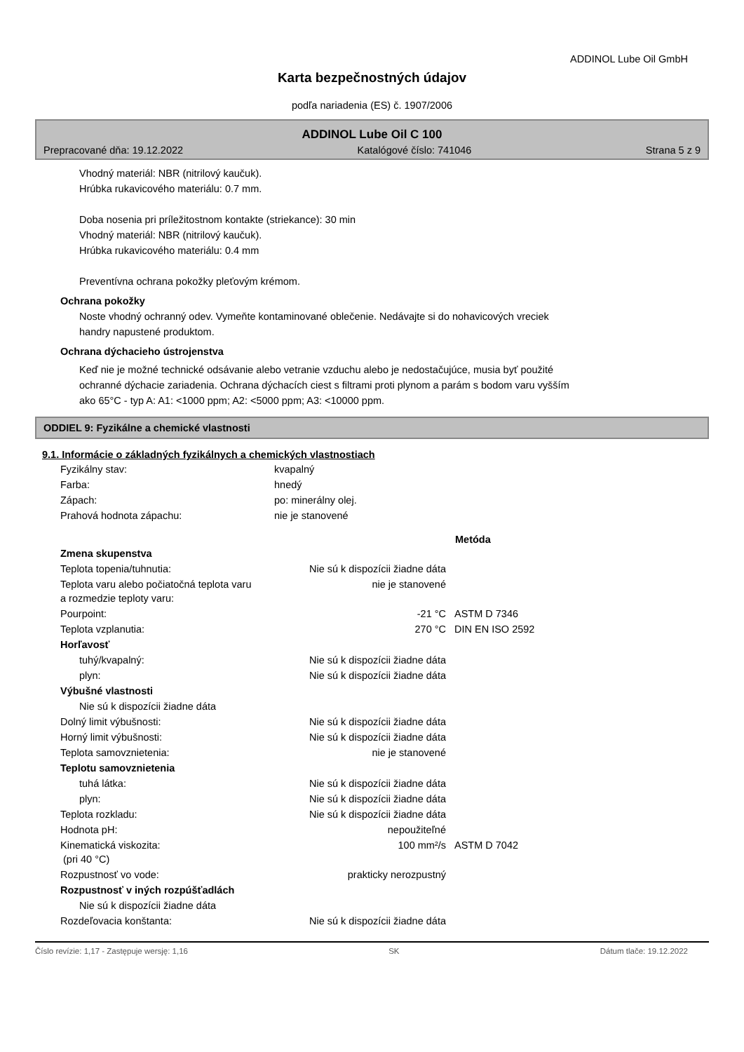ADDINOL Lube Oil GmbH
Karta bezpečnostných údajov
podľa nariadenia (ES) č. 1907/2006
ADDINOL Lube Oil C 100
Prepracované dňa: 19.12.2022 Katalógové číslo: 741046 Strana 5 z 9
Vhodný materiál: NBR (nitrilový kaučuk).
Hrúbka rukavicového materiálu: 0.7 mm.
Doba nosenia pri príležitostnom kontakte (striekance): 30 min
Vhodný materiál: NBR (nitrilový kaučuk).
Hrúbka rukavicového materiálu: 0.4 mm
Preventívna ochrana pokožky pleťovým krémom.
Ochrana pokožky
Noste vhodný ochranný odev. Vymeňte kontaminované oblečenie. Nedávajte si do nohavicových vreciek
handry napustené produktom.
Ochrana dýchacieho ústrojenstva
Keď nie je možné technické odsávanie alebo vetranie vzduchu alebo je nedostačujúce, musia byť použité
ochranné dýchacie zariadenia. Ochrana dýchacích ciest s filtrami proti plynom a parám s bodom varu vyšším
ako 65°C - typ A: A1: <1000 ppm; A2: <5000 ppm; A3: <10000 ppm.
ODDIEL 9: Fyzikálne a chemické vlastnosti
9.1. Informácie o základných fyzikálnych a chemických vlastnostiach
| Fyzikálny stav: | kvapalný |
| Farba: | hnedý |
| Zápach: | po: minerálny olej. |
| Prahová hodnota zápachu: | nie je stanovené |
| | | | Metóda |
| Zmena skupenstva | | | |
| Teplota topenia/tuhnutia: | Nie sú k dispozícii žiadne dáta | | |
| Teplota varu alebo počiatočná teplota varu a rozmedzie teploty varu: | nie je stanovené | | |
| Pourpoint: | -21 °C | | ASTM D 7346 |
| Teplota vzplanutia: | 270 °C | | DIN EN ISO 2592 |
| Horľavosť | | | |
| tuhý/kvapalný: | Nie sú k dispozícii žiadne dáta | | |
| plyn: | Nie sú k dispozícii žiadne dáta | | |
| Výbušné vlastnosti | | | |
| Nie sú k dispozícii žiadne dáta | | | |
| Dolný limit výbušnosti: | Nie sú k dispozícii žiadne dáta | | |
| Horný limit výbušnosti: | Nie sú k dispozícii žiadne dáta | | |
| Teplota samovznietenia: | nie je stanovené | | |
| Teplotu samovznietenia | | | |
| tuhá látka: | Nie sú k dispozícii žiadne dáta | | |
| plyn: | Nie sú k dispozícii žiadne dáta | | |
| Teplota rozkladu: | Nie sú k dispozícii žiadne dáta | | |
| Hodnota pH: | nepoužiteľné | | |
| Kinematická viskozita: (pri 40 °C) | 100 mm²/s | | ASTM D 7042 |
| Rozpustnosť vo vode: | prakticky nerozpustný | | |
| Rozpustnosť v iných rozpúšťadlách | | | |
| Nie sú k dispozícii žiadne dáta | | | |
| Rozdeľovacia konštanta: | Nie sú k dispozícii žiadne dáta | | |
Číslo revízie: 1,17 - Zastępuje wersję: 1,16 SK Dátum tlače: 19.12.2022